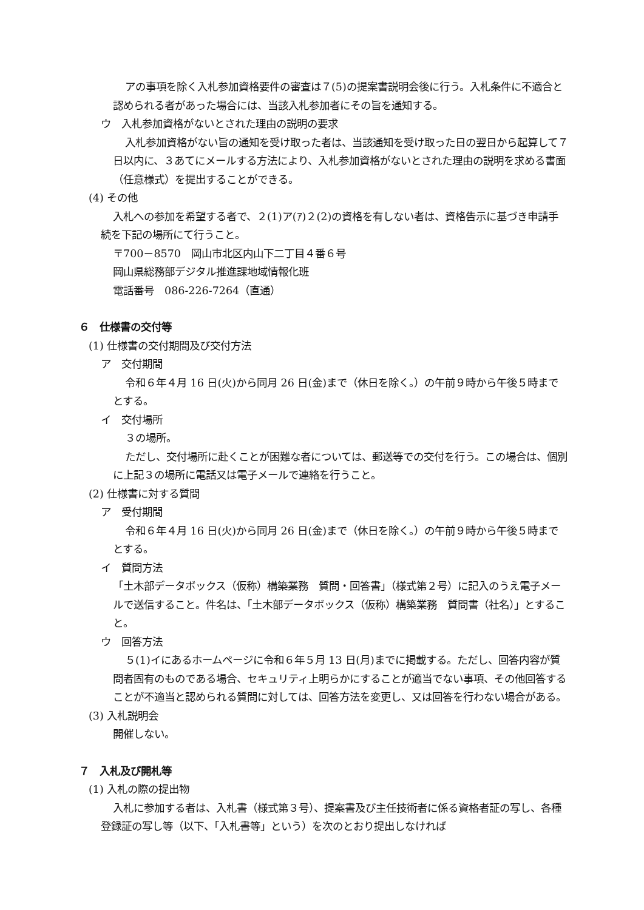アの事項を除く入札参加資格要件の審査は７(5)の提案書説明会後に行う。入札条件に不適合と認められる者があった場合には、当該入札参加者にその旨を通知する。
ウ　入札参加資格がないとされた理由の説明の要求
入札参加資格がない旨の通知を受け取った者は、当該通知を受け取った日の翌日から起算して７日以内に、３あてにメールする方法により、入札参加資格がないとされた理由の説明を求める書面（任意様式）を提出することができる。
(4) その他
入札への参加を希望する者で、２(1)ア(ｱ)２(2)の資格を有しない者は、資格告示に基づき申請手続を下記の場所にて行うこと。
〒700－8570　岡山市北区内山下二丁目４番６号
岡山県総務部デジタル推進課地域情報化班
電話番号　086-226-7264（直通）
６　仕様書の交付等
(1) 仕様書の交付期間及び交付方法
ア　交付期間
令和６年４月 16 日(火)から同月 26 日(金)まで（休日を除く。）の午前９時から午後５時までとする。
イ　交付場所
３の場所。
ただし、交付場所に赴くことが困難な者については、郵送等での交付を行う。この場合は、個別に上記３の場所に電話又は電子メールで連絡を行うこと。
(2) 仕様書に対する質問
ア　受付期間
令和６年４月 16 日(火)から同月 26 日(金)まで（休日を除く。）の午前９時から午後５時までとする。
イ　質問方法
「土木部データボックス（仮称）構築業務　質問・回答書」（様式第２号）に記入のうえ電子メールで送信すること。件名は、「土木部データボックス（仮称）構築業務　質問書（社名）」とすること。
ウ　回答方法
５(1)イにあるホームページに令和６年５月 13 日(月)までに掲載する。ただし、回答内容が質問者固有のものである場合、セキュリティ上明らかにすることが適当でない事項、その他回答することが不適当と認められる質問に対しては、回答方法を変更し、又は回答を行わない場合がある。
(3) 入札説明会
開催しない。
７　入札及び開札等
(1) 入札の際の提出物
入札に参加する者は、入札書（様式第３号）、提案書及び主任技術者に係る資格者証の写し、各種登録証の写し等（以下、「入札書等」という）を次のとおり提出しなければ